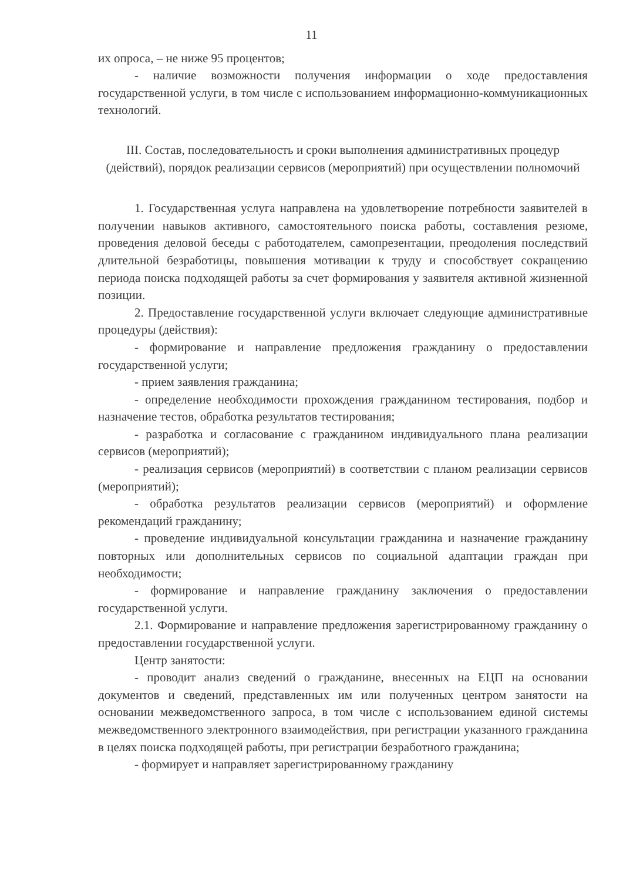11
их опроса, – не ниже 95 процентов;
- наличие возможности получения информации о ходе предоставления государственной услуги, в том числе с использованием информационно-коммуникационных технологий.
III. Состав, последовательность и сроки выполнения административных процедур (действий), порядок реализации сервисов (мероприятий) при осуществлении полномочий
1. Государственная услуга направлена на удовлетворение потребности заявителей в получении навыков активного, самостоятельного поиска работы, составления резюме, проведения деловой беседы с работодателем, самопрезентации, преодоления последствий длительной безработицы, повышения мотивации к труду и способствует сокращению периода поиска подходящей работы за счет формирования у заявителя активной жизненной позиции.
2. Предоставление государственной услуги включает следующие административные процедуры (действия):
- формирование и направление предложения гражданину о предоставлении государственной услуги;
- прием заявления гражданина;
- определение необходимости прохождения гражданином тестирования, подбор и назначение тестов, обработка результатов тестирования;
- разработка и согласование с гражданином индивидуального плана реализации сервисов (мероприятий);
- реализация сервисов (мероприятий) в соответствии с планом реализации сервисов (мероприятий);
- обработка результатов реализации сервисов (мероприятий) и оформление рекомендаций гражданину;
- проведение индивидуальной консультации гражданина и назначение гражданину повторных или дополнительных сервисов по социальной адаптации граждан при необходимости;
- формирование и направление гражданину заключения о предоставлении государственной услуги.
2.1. Формирование и направление предложения зарегистрированному гражданину о предоставлении государственной услуги.
Центр занятости:
- проводит анализ сведений о гражданине, внесенных на ЕЦП на основании документов и сведений, представленных им или полученных центром занятости на основании межведомственного запроса, в том числе с использованием единой системы межведомственного электронного взаимодействия, при регистрации указанного гражданина в целях поиска подходящей работы, при регистрации безработного гражданина;
- формирует и направляет зарегистрированному гражданину